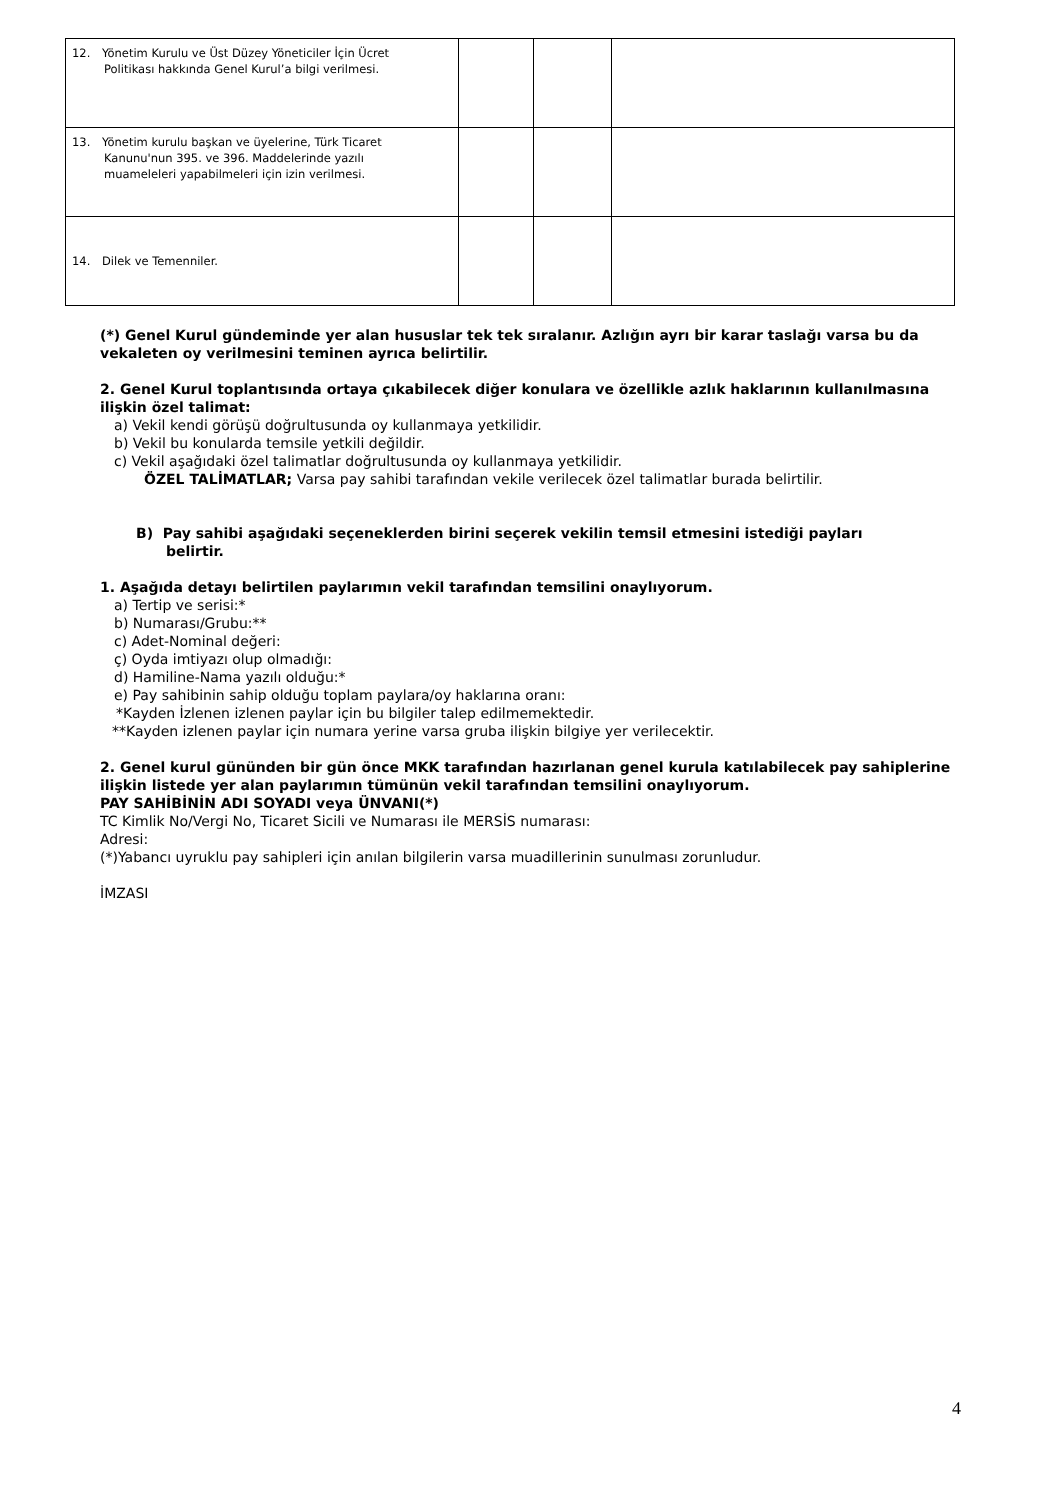| 12. Yönetim Kurulu ve Üst Düzey Yöneticiler İçin Ücret Politikası hakkında Genel Kurul’a bilgi verilmesi. | | | |
| 13. Yönetim kurulu başkan ve üyelerine, Türk Ticaret Kanunu'nun 395. ve 396. Maddelerinde yazılı muameleleri yapabilmeleri için izin verilmesi. | | | |
| 14. Dilek ve Temenniler. | | | |
(*) Genel Kurul gündeminde yer alan hususlar tek tek sıralanır. Azlığın ayrı bir karar taslağı varsa bu da vekaleten oy verilmesini teminen ayrıca belirtilir.
2. Genel Kurul toplantısında ortaya çıkabilecek diğer konulara ve özellikle azlık haklarının kullanılmasına ilişkin özel talimat:
a) Vekil kendi görüşü doğrultusunda oy kullanmaya yetkilidir.
b) Vekil bu konularda temsile yetkili değildir.
c) Vekil aşağıdaki özel talimatlar doğrultusunda oy kullanmaya yetkilidir.
ÖZEL TALİMATLAR; Varsa pay sahibi tarafından vekile verilecek özel talimatlar burada belirtilir.
B) Pay sahibi aşağıdaki seçeneklerden birini seçerek vekilin temsil etmesini istediği payları
belirtir.
1. Aşağıda detayı belirtilen paylarımın vekil tarafından temsilini onaylıyorum.
a) Tertip ve serisi:*
b) Numarası/Grubu:**
c) Adet-Nominal değeri:
ç) Oyda imtiyazı olup olmadığı:
d) Hamiline-Nama yazılı olduğu:*
e) Pay sahibinin sahip olduğu toplam paylara/oy haklarına oranı:
*Kayden İzlenen izlenen paylar için bu bilgiler talep edilmemektedir.
**Kayden izlenen paylar için numara yerine varsa gruba ilişkin bilgiye yer verilecektir.
2. Genel kurul gününden bir gün önce MKK tarafından hazırlanan genel kurula katılabilecek pay sahiplerine ilişkin listede yer alan paylarımın tümünün vekil tarafından temsilini onaylıyorum.
PAY SAHİBİNİN ADI SOYADI veya ÜNVANI(*)
TC Kimlik No/Vergi No, Ticaret Sicili ve Numarası ile MERSİS numarası:
Adresi:
(*)Yabancı uyruklu pay sahipleri için anılan bilgilerin varsa muadillerinin sunulması zorunludur.
İMZASI
4